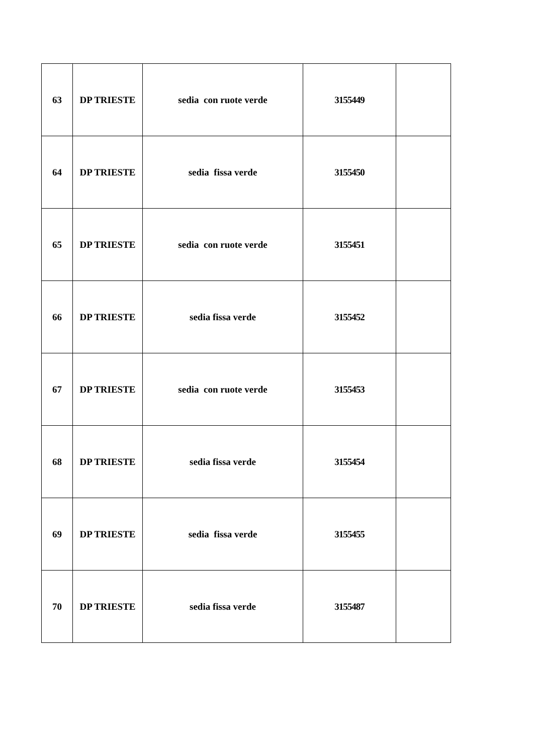| 63 | DP TRIESTE | sedia con ruote verde | 3155449 | |
| 64 | DP TRIESTE | sedia fissa verde | 3155450 | |
| 65 | DP TRIESTE | sedia con ruote verde | 3155451 | |
| 66 | DP TRIESTE | sedia fissa verde | 3155452 | |
| 67 | DP TRIESTE | sedia con ruote verde | 3155453 | |
| 68 | DP TRIESTE | sedia fissa verde | 3155454 | |
| 69 | DP TRIESTE | sedia fissa verde | 3155455 | |
| 70 | DP TRIESTE | sedia fissa verde | 3155487 | |